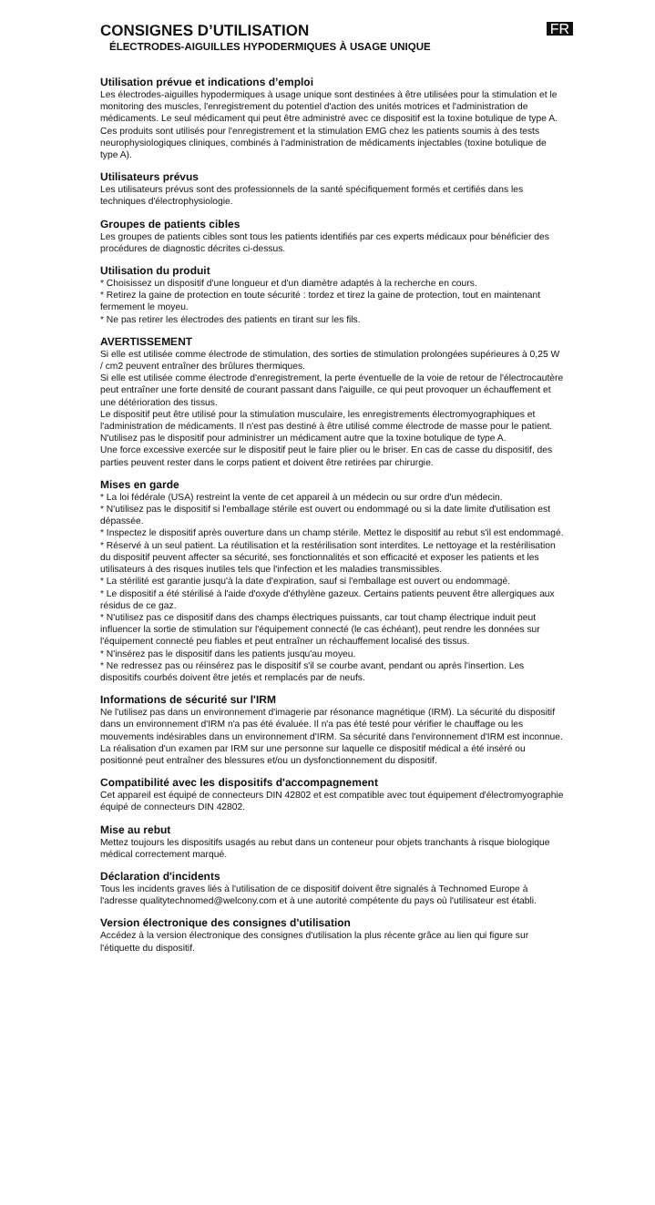CONSIGNES D’UTILISATION
FR
ÉLECTRODES-AIGUILLES HYPODERMIQUES À USAGE UNIQUE
Utilisation prévue et indications d’emploi
Les électrodes-aiguilles hypodermiques à usage unique sont destinées à être utilisées pour la stimulation et le monitoring des muscles, l'enregistrement du potentiel d'action des unités motrices et l'administration de médicaments. Le seul médicament qui peut être administré avec ce dispositif est la toxine botulique de type A.
Ces produits sont utilisés pour l'enregistrement et la stimulation EMG chez les patients soumis à des tests neurophysiologiques cliniques, combinés à l'administration de médicaments injectables (toxine botulique de type A).
Utilisateurs prévus
Les utilisateurs prévus sont des professionnels de la santé spécifiquement formés et certifiés dans les techniques d'électrophysiologie.
Groupes de patients cibles
Les groupes de patients cibles sont tous les patients identifiés par ces experts médicaux pour bénéficier des procédures de diagnostic décrites ci-dessus.
Utilisation du produit
* Choisissez un dispositif d'une longueur et d'un diamètre adaptés à la recherche en cours.
* Retirez la gaine de protection en toute sécurité : tordez et tirez la gaine de protection, tout en maintenant fermement le moyeu.
* Ne pas retirer les électrodes des patients en tirant sur les fils.
AVERTISSEMENT
Si elle est utilisée comme électrode de stimulation, des sorties de stimulation prolongées supérieures à 0,25 W / cm2 peuvent entraîner des brûlures thermiques.
Si elle est utilisée comme électrode d'enregistrement, la perte éventuelle de la voie de retour de l'électrocautère peut entraîner une forte densité de courant passant dans l'aiguille, ce qui peut provoquer un échauffement et une détérioration des tissus.
Le dispositif peut être utilisé pour la stimulation musculaire, les enregistrements électromyographiques et l'administration de médicaments. Il n'est pas destiné à être utilisé comme électrode de masse pour le patient.
N'utilisez pas le dispositif pour administrer un médicament autre que la toxine botulique de type A.
Une force excessive exercée sur le dispositif peut le faire plier ou le briser. En cas de casse du dispositif, des parties peuvent rester dans le corps patient et doivent être retirées par chirurgie.
Mises en garde
* La loi fédérale (USA) restreint la vente de cet appareil à un médecin ou sur ordre d'un médecin.
* N'utilisez pas le dispositif si l'emballage stérile est ouvert ou endommagé ou si la date limite d'utilisation est dépassée.
* Inspectez le dispositif après ouverture dans un champ stérile. Mettez le dispositif au rebut s'il est endommagé.
* Réservé à un seul patient. La réutilisation et la restérilisation sont interdites. Le nettoyage et la restérilisation du dispositif peuvent affecter sa sécurité, ses fonctionnalités et son efficacité et exposer les patients et les utilisateurs à des risques inutiles tels que l'infection et les maladies transmissibles.
* La stérilité est garantie jusqu'à la date d'expiration, sauf si l'emballage est ouvert ou endommagé.
* Le dispositif a été stérilisé à l'aide d'oxyde d'éthylène gazeux. Certains patients peuvent être allergiques aux résidus de ce gaz.
* N'utilisez pas ce dispositif dans des champs électriques puissants, car tout champ électrique induit peut influencer la sortie de stimulation sur l'équipement connecté (le cas échéant), peut rendre les données sur l'équipement connecté peu fiables et peut entraîner un réchauffement localisé des tissus.
* N'insérez pas le dispositif dans les patients jusqu'au moyeu.
* Ne redressez pas ou réinsérez pas le dispositif s'il se courbe avant, pendant ou après l'insertion. Les dispositifs courbés doivent être jetés et remplacés par de neufs.
Informations de sécurité sur l'IRM
Ne l'utilisez pas dans un environnement d'imagerie par résonance magnétique (IRM). La sécurité du dispositif dans un environnement d'IRM n'a pas été évaluée. Il n'a pas été testé pour vérifier le chauffage ou les mouvements indésirables dans un environnement d'IRM. Sa sécurité dans l'environnement d'IRM est inconnue. La réalisation d'un examen par IRM sur une personne sur laquelle ce dispositif médical a été inséré ou positionné peut entraîner des blessures et/ou un dysfonctionnement du dispositif.
Compatibilité avec les dispositifs d'accompagnement
Cet appareil est équipé de connecteurs DIN 42802 et est compatible avec tout équipement d'électromyographie équipé de connecteurs DIN 42802.
Mise au rebut
Mettez toujours les dispositifs usagés au rebut dans un conteneur pour objets tranchants à risque biologique médical correctement marqué.
Déclaration d'incidents
Tous les incidents graves liés à l'utilisation de ce dispositif doivent être signalés à Technomed Europe à l'adresse qualitytechnomed@welcony.com et à une autorité compétente du pays où l'utilisateur est établi.
Version électronique des consignes d'utilisation
Accédez à la version électronique des consignes d'utilisation la plus récente grâce au lien qui figure sur l'étiquette du dispositif.